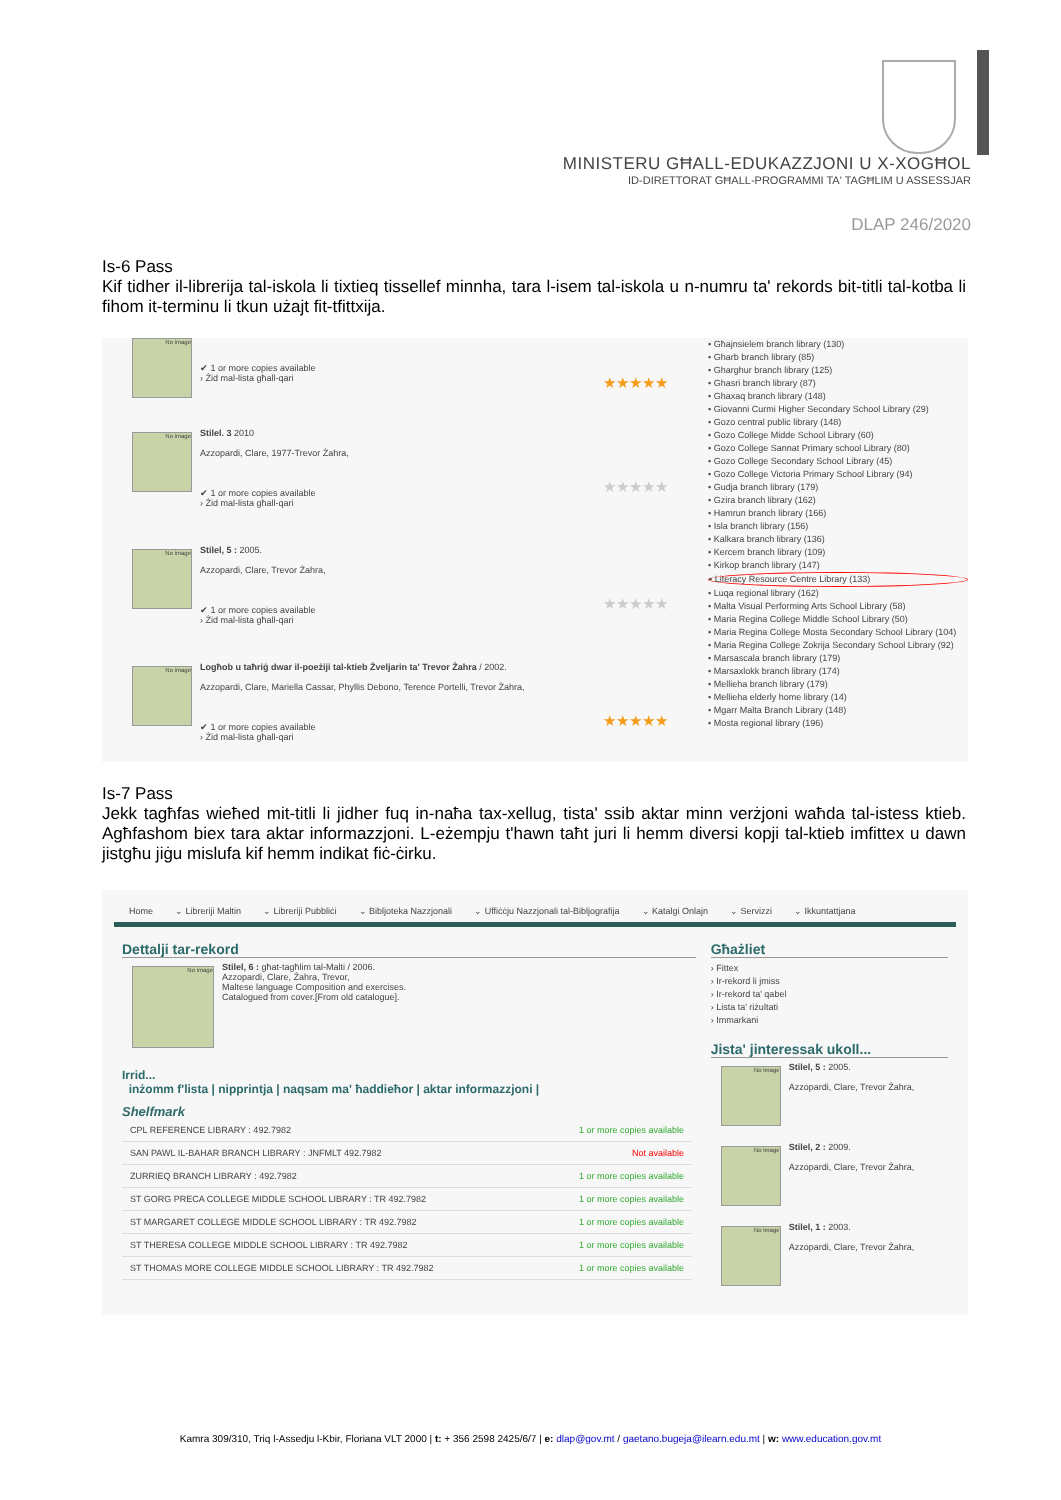MINISTERU GĦALL-EDUKAZZJONI U X-XOGĦOL
ID-DIRETTORAT GĦALL-PROGRAMMI TA' TAGĦLIM U ASSESSJAR
DLAP 246/2020
Is-6 Pass
Kif tidher il-librerija tal-iskola li tixtieq tissellef minnha, tara l-isem tal-iskola u n-numru ta' rekords bit-titli tal-kotba li fihom it-terminu li tkun użajt fit-tfittxija.
No image
✔ 1 or more copies available
› Żid mal-lista għall-qari
★★★★★
No image
Stilel. 3 2010
Azzopardi, Clare, 1977-Trevor Żahra,
✔ 1 or more copies available
› Żid mal-lista għall-qari
★★★★★
No image
Stilel, 5 : 2005.
Azzopardi, Clare, Trevor Żahra,
✔ 1 or more copies available
› Żid mal-lista għall-qari
★★★★★
No image
Logħob u taħriġ dwar il-poeżiji tal-ktieb Żveljarin ta' Trevor Żahra / 2002.
Azzopardi, Clare, Mariella Cassar, Phyllis Debono, Terence Portelli, Trevor Żahra,
✔ 1 or more copies available
› Żid mal-lista għall-qari
★★★★★
• Għajnsielem branch library (130)
• Gharb branch library (85)
• Gharghur branch library (125)
• Ghasri branch library (87)
• Ghaxaq branch library (148)
• Giovanni Curmi Higher Secondary School Library (29)
• Gozo central public library (148)
• Gozo College Midde School Library (60)
• Gozo College Sannat Primary school Library (80)
• Gozo College Secondary School Library (45)
• Gozo College Victoria Primary School Library (94)
• Gudja branch library (179)
• Gzira branch library (162)
• Hamrun branch library (166)
• Isla branch library (156)
• Kalkara branch library (136)
• Kercem branch library (109)
• Kirkop branch library (147)
• Literacy Resource Centre Library (133)
• Luqa regional library (162)
• Malta Visual Performing Arts School Library (58)
• Maria Regina College Middle School Library (50)
• Maria Regina College Mosta Secondary School Library (104)
• Maria Regina College Zokrija Secondary School Library (92)
• Marsascala branch library (179)
• Marsaxlokk branch library (174)
• Mellieha branch library (179)
• Mellieha elderly home library (14)
• Mgarr Malta Branch Library (148)
• Mosta regional library (196)
Is-7 Pass
Jekk tagħfas wieħed mit-titli li jidher fuq in-naħa tax-xellug, tista' ssib aktar minn verżjoni waħda tal-istess ktieb. Agħfashom biex tara aktar informazzjoni. L-eżempju t'hawn taħt juri li hemm diversi kopji tal-ktieb imfittex u dawn jistgħu jiġu mislufa kif hemm indikat fiċ-ċirku.
Home ⌄ Libreriji Maltin ⌄ Libreriji Pubbliċi ⌄ Bibljoteka Nazzjonali ⌄ Uffiċċju Nazzjonali tal-Bibljografija ⌄ Katalgi Onlajn ⌄ Servizzi ⌄ Ikkuntattjana
Dettalji tar-rekord
No image
Stilel, 6 : għat-tagħlim tal-Malti / 2006.
Azzopardi, Clare, Żahra, Trevor,
Maltese language Composition and exercises.
Catalogued from cover.[From old catalogue].
Irrid...
inżomm f'lista | nipprintja | naqsam ma' ħaddieħor | aktar informazzjoni |
Shelfmark
| CPL REFERENCE LIBRARY : 492.7982 | 1 or more copies available |
| SAN PAWL IL-BAHAR BRANCH LIBRARY : JNFMLT 492.7982 | Not available |
| ZURRIEQ BRANCH LIBRARY : 492.7982 | 1 or more copies available |
| ST GORG PRECA COLLEGE MIDDLE SCHOOL LIBRARY : TR 492.7982 | 1 or more copies available |
| ST MARGARET COLLEGE MIDDLE SCHOOL LIBRARY : TR 492.7982 | 1 or more copies available |
| ST THERESA COLLEGE MIDDLE SCHOOL LIBRARY : TR 492.7982 | 1 or more copies available |
| ST THOMAS MORE COLLEGE MIDDLE SCHOOL LIBRARY : TR 492.7982 | 1 or more copies available |
Għażliet
› Fittex
› Ir-rekord li jmiss
› Ir-rekord ta' qabel
› Lista ta' riżultati
› Immarkani
Jista' jinteressak ukoll...
No image
Stilel, 5 : 2005.
Azzopardi, Clare, Trevor Żahra,
No image
Stilel, 2 : 2009.
Azzopardi, Clare, Trevor Żahra,
No image
Stilel, 1 : 2003.
Azzopardi, Clare, Trevor Żahra,
Kamra 309/310, Triq l-Assedju l-Kbir, Floriana VLT 2000 | t: + 356 2598 2425/6/7 | e: dlap@gov.mt / gaetano.bugeja@ilearn.edu.mt | w: www.education.gov.mt